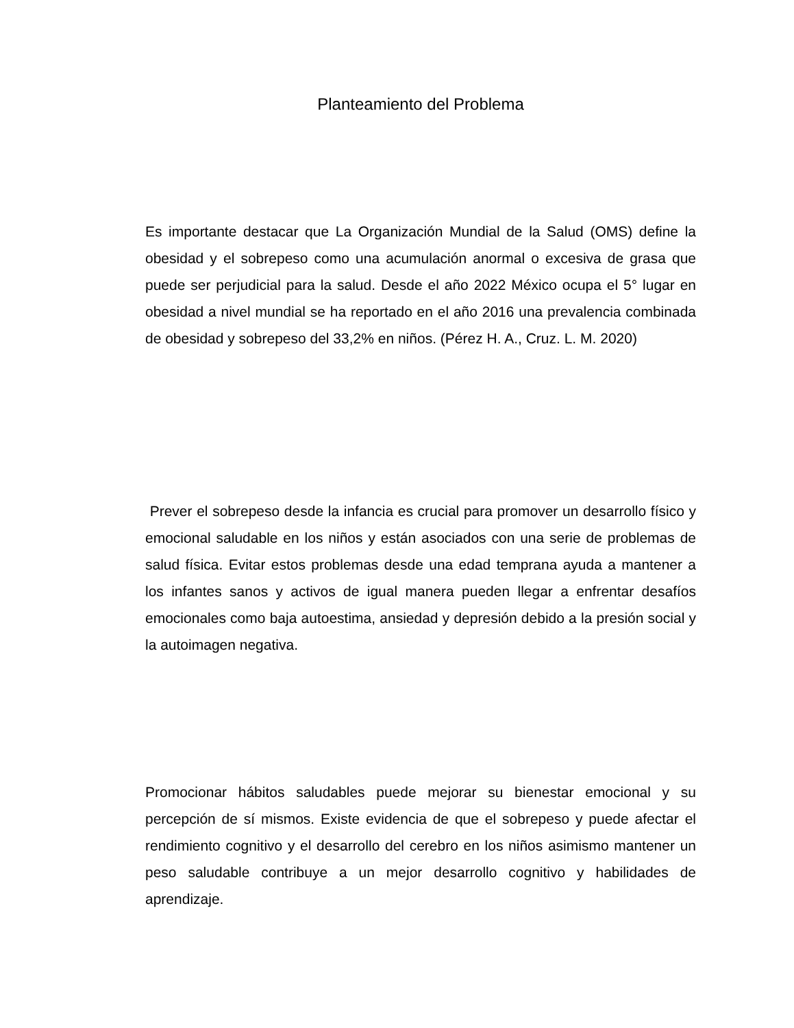Planteamiento del Problema
Es importante destacar que La Organización Mundial de la Salud (OMS) define la obesidad y el sobrepeso como una acumulación anormal o excesiva de grasa que puede ser perjudicial para la salud. Desde el año 2022 México ocupa el 5° lugar en obesidad a nivel mundial se ha reportado en el año 2016 una prevalencia combinada de obesidad y sobrepeso del 33,2% en niños. (Pérez H. A., Cruz. L. M. 2020)
Prever el sobrepeso desde la infancia es crucial para promover un desarrollo físico y emocional saludable en los niños y están asociados con una serie de problemas de salud física. Evitar estos problemas desde una edad temprana ayuda a mantener a los infantes sanos y activos de igual manera pueden llegar a enfrentar desafíos emocionales como baja autoestima, ansiedad y depresión debido a la presión social y la autoimagen negativa.
Promocionar hábitos saludables puede mejorar su bienestar emocional y su percepción de sí mismos. Existe evidencia de que el sobrepeso y puede afectar el rendimiento cognitivo y el desarrollo del cerebro en los niños asimismo mantener un peso saludable contribuye a un mejor desarrollo cognitivo y habilidades de aprendizaje.